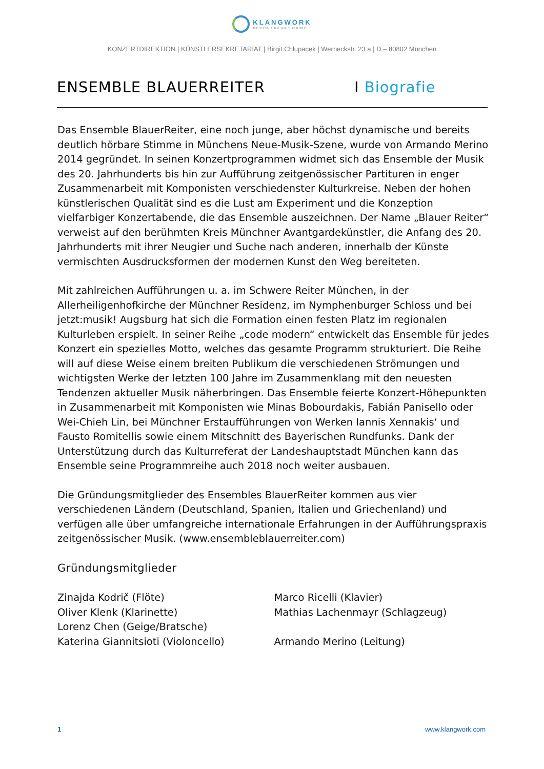KLANGWORK MEDIEN- UND KULTURBÜRO
KONZERTDIREKTION | KÜNSTLERSEKRETARIAT | Birgit Chlupacek | Werneckstr. 23 a | D – 80802 München
ENSEMBLE BLAUERREITER I Biografie
Das Ensemble BlauerReiter, eine noch junge, aber höchst dynamische und bereits deutlich hörbare Stimme in Münchens Neue-Musik-Szene, wurde von Armando Merino 2014 gegründet. In seinen Konzertprogrammen widmet sich das Ensemble der Musik des 20. Jahrhunderts bis hin zur Aufführung zeitgenössischer Partituren in enger Zusammenarbeit mit Komponisten verschiedenster Kulturkreise. Neben der hohen künstlerischen Qualität sind es die Lust am Experiment und die Konzeption vielfarbiger Konzertabende, die das Ensemble auszeichnen. Der Name „Blauer Reiter“ verweist auf den berühmten Kreis Münchner Avantgardekünstler, die Anfang des 20. Jahrhunderts mit ihrer Neugier und Suche nach anderen, innerhalb der Künste vermischten Ausdrucksformen der modernen Kunst den Weg bereiteten.
Mit zahlreichen Aufführungen u. a. im Schwere Reiter München, in der Allerheiligenhofkirche der Münchner Residenz, im Nymphenburger Schloss und bei jetzt:musik! Augsburg hat sich die Formation einen festen Platz im regionalen Kulturleben erspielt. In seiner Reihe „code modern“ entwickelt das Ensemble für jedes Konzert ein spezielles Motto, welches das gesamte Programm strukturiert. Die Reihe will auf diese Weise einem breiten Publikum die verschiedenen Strömungen und wichtigsten Werke der letzten 100 Jahre im Zusammenklang mit den neuesten Tendenzen aktueller Musik näherbringen. Das Ensemble feierte Konzert-Höhepunkten in Zusammenarbeit mit Komponisten wie Minas Bobourdakis, Fabián Panisello oder Wei-Chieh Lin, bei Münchner Erstaufführungen von Werken Iannis Xennakis‘ und Fausto Romitellis sowie einem Mitschnitt des Bayerischen Rundfunks. Dank der Unterstützung durch das Kulturreferat der Landeshauptstadt München kann das Ensemble seine Programmreihe auch 2018 noch weiter ausbauen.
Die Gründungsmitglieder des Ensembles BlauerReiter kommen aus vier verschiedenen Ländern (Deutschland, Spanien, Italien und Griechenland) und verfügen alle über umfangreiche internationale Erfahrungen in der Aufführungspraxis zeitgenössischer Musik. (www.ensembleblauerreiter.com)
Gründungsmitglieder
Zinajda Kodrič (Flöte)
Oliver Klenk (Klarinette)
Lorenz Chen (Geige/Bratsche)
Katerina Giannitsioti (Violoncello)
Marco Ricelli (Klavier)
Mathias Lachenmayr (Schlagzeug)
Armando Merino (Leitung)
1 www.klangwork.com